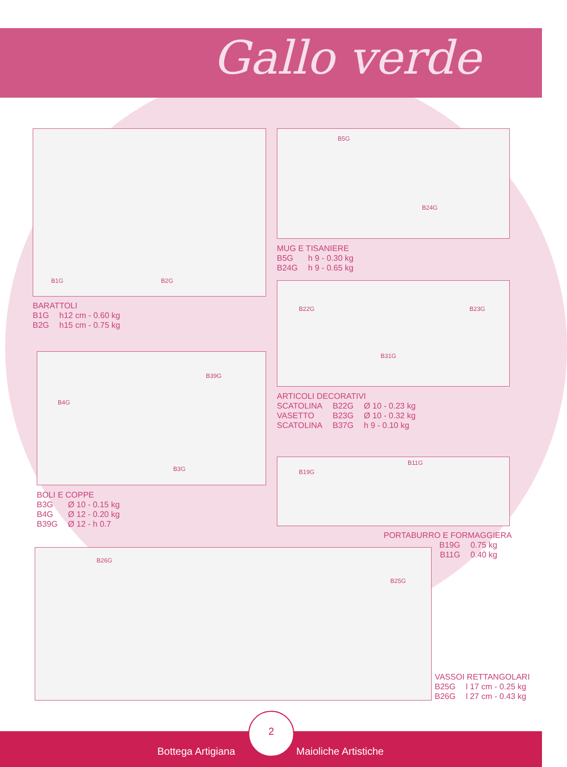Gallo verde
B1G B2G
BARATTOLI
| B1G | h12 cm - 0.60 kg |
| B2G | h15 cm - 0.75 kg |
B5G
B24G
MUG E TISANIERE
| B5G | h 9 - 0.30 kg |
| B24G | h 9 - 0.65 kg |
B22G
B31G
B23G
ARTICOLI DECORATIVI
| SCATOLINA | B22G | Ø 10 - 0.23 kg |
| VASETTO | B23G | Ø 10 - 0.32 kg |
| SCATOLINA | B37G | h 9 - 0.10 kg |
B39G
B4G
B3G
BOLI E COPPE
| B3G | Ø 10 - 0.15 kg |
| B4G | Ø 12 - 0.20 kg |
| B39G | Ø 12 - h 0.7 |
B19G
B11G
PORTABURRO E FORMAGGIERA
| B19G | 0.75 kg |
| B11G | 0.40 kg |
B26G
B25G
VASSOI RETTANGOLARI
| B25G | l 17 cm - 0.25 kg |
| B26G | l 27 cm - 0.43 kg |
Bottega Artigiana Maioliche Artistiche
2